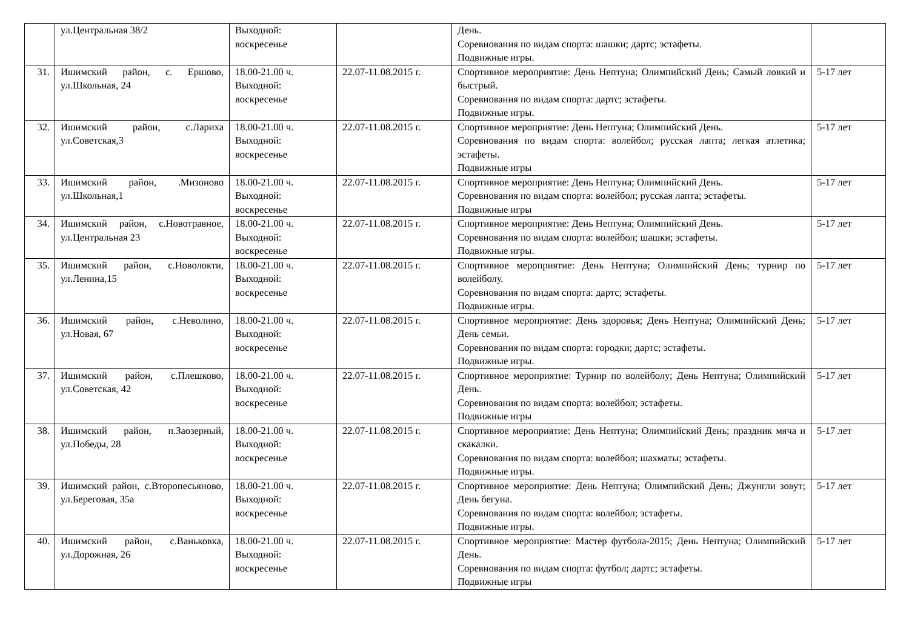| | ул.Центральная 38/2 | Выходной: воскресенье | | День. Соревнования по видам спорта: шашки; дартс; эстафеты. Подвижные игры. | |
| 31. | Ишимский район, с. Ершово, ул.Школьная, 24 | 18.00-21.00 ч. Выходной: воскресенье | 22.07-11.08.2015 г. | Спортивное мероприятие: День Нептуна; Олимпийский День; Самый ловкий и быстрый. Соревнования по видам спорта: дартс; эстафеты. Подвижные игры. | 5-17 лет |
| 32. | Ишимский район, с.Лариха ул.Советская,3 | 18.00-21.00 ч. Выходной: воскресенье | 22.07-11.08.2015 г. | Спортивное мероприятие: День Нептуна; Олимпийский День. Соревнования по видам спорта: волейбол; русская лапта; легкая атлетика; эстафеты. Подвижные игры | 5-17 лет |
| 33. | Ишимский район, .Мизоново ул.Школьная,1 | 18.00-21.00 ч. Выходной: воскресенье | 22.07-11.08.2015 г. | Спортивное мероприятие: День Нептуна; Олимпийский День. Соревнования по видам спорта: волейбол; русская лапта; эстафеты. Подвижные игры | 5-17 лет |
| 34. | Ишимский район, с.Новотравное, ул.Центральная 23 | 18.00-21.00 ч. Выходной: воскресенье | 22.07-11.08.2015 г. | Спортивное мероприятие: День Нептуна; Олимпийский День. Соревнования по видам спорта: волейбол; шашки; эстафеты. Подвижные игры. | 5-17 лет |
| 35. | Ишимский район, с.Новолокти, ул.Ленина,15 | 18.00-21.00 ч. Выходной: воскресенье | 22.07-11.08.2015 г. | Спортивное мероприятие: День Нептуна; Олимпийский День; турнир по волейболу. Соревнования по видам спорта: дартс; эстафеты. Подвижные игры. | 5-17 лет |
| 36. | Ишимский район, с.Неволино, ул.Новая, 67 | 18.00-21.00 ч. Выходной: воскресенье | 22.07-11.08.2015 г. | Спортивное мероприятие: День здоровья; День Нептуна; Олимпийский День; День семьи. Соревнования по видам спорта: городки; дартс; эстафеты. Подвижные игры. | 5-17 лет |
| 37. | Ишимский район, с.Плешково, ул.Советская, 42 | 18.00-21.00 ч. Выходной: воскресенье | 22.07-11.08.2015 г. | Спортивное мероприятие: Турнир по волейболу; День Нептуна; Олимпийский День. Соревнования по видам спорта: волейбол; эстафеты. Подвижные игры | 5-17 лет |
| 38. | Ишимский район, п.Заозерный, ул.Победы, 28 | 18.00-21.00 ч. Выходной: воскресенье | 22.07-11.08.2015 г. | Спортивное мероприятие: День Нептуна; Олимпийский День; праздник мяча и скакалки. Соревнования по видам спорта: волейбол; шахматы; эстафеты. Подвижные игры. | 5-17 лет |
| 39. | Ишимский район, с.Второпесьяново, ул.Береговая, 35а | 18.00-21.00 ч. Выходной: воскресенье | 22.07-11.08.2015 г. | Спортивное мероприятие: День Нептуна; Олимпийский День; Джунгли зовут; День бегуна. Соревнования по видам спорта: волейбол; эстафеты. Подвижные игры. | 5-17 лет |
| 40. | Ишимский район, с.Ваньковка, ул.Дорожная, 26 | 18.00-21.00 ч. Выходной: воскресенье | 22.07-11.08.2015 г. | Спортивное мероприятие: Мастер футбола-2015; День Нептуна; Олимпийский День. Соревнования по видам спорта: футбол; дартс; эстафеты. Подвижные игры | 5-17 лет |